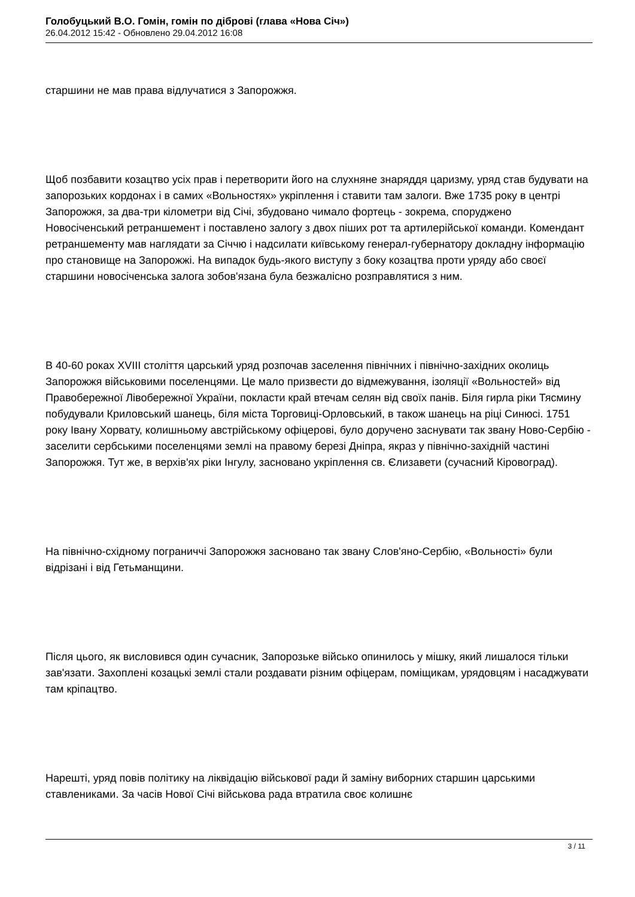Голобуцький В.О. Гомін, гомін по діброві (глава «Нова Січ»)
26.04.2012 15:42 - Обновлено 29.04.2012 16:08
старшини не мав права відлучатися з Запорожжя.
Щоб позбавити козацтво усіх прав і перетворити його на слухняне знаряддя царизму, уряд став будувати на запорозьких кордонах і в самих «Вольностях» укріплення і ставити там залоги. Вже 1735 року в центрі Запорожжя, за два-три кілометри від Січі, збудовано чимало фортець - зокрема, споруджено Новосіченський ретраншемент і поставлено залогу з двох піших рот та артилерійської команди. Комендант ретраншементу мав наглядати за Січчю і надсилати київському генерал-губернатору докладну інформацію про становище на Запорожжі. На випадок будь-якого виступу з боку козацтва проти уряду або своєї старшини новосіченська залога зобов'язана була безжалісно розправлятися з ним.
В 40-60 роках XVIII століття царський уряд розпочав заселення північних і північно-західних околиць Запорожжя військовими поселенцями. Це мало призвести до відмежування, ізоляції «Вольностей» від Правобережної Лівобережної України, покласти край втечам селян від своїх панів. Біля гирла ріки Тясмину побудували Криловський шанець, біля міста Торговиці-Орловський, в також шанець на ріці Синюсі. 1751 року Івану Хорвату, колишньому австрійському офіцерові, було доручено заснувати так звану Ново-Сербію - заселити сербськими поселенцями землі на правому березі Дніпра, якраз у північно-західній частині Запорожжя. Тут же, в верхів'ях ріки Інгулу, засновано укріплення св. Єлизавети (сучасний Кіровоград).
На північно-східному пограниччі Запорожжя засновано так звану Слов'яно-Сербію, «Вольності» були відрізані і від Гетьманщини.
Після цього, як висловився один сучасник, Запорозьке військо опинилось у мішку, який лишалося тільки зав'язати. Захоплені козацькі землі стали роздавати різним офіцерам, поміщикам, урядовцям і насаджувати там кріпацтво.
Нарешті, уряд повів політику на ліквідацію військової ради й заміну виборних старшин царськими ставлениками. За часів Нової Січі військова рада втратила своє колишнє
3 / 11